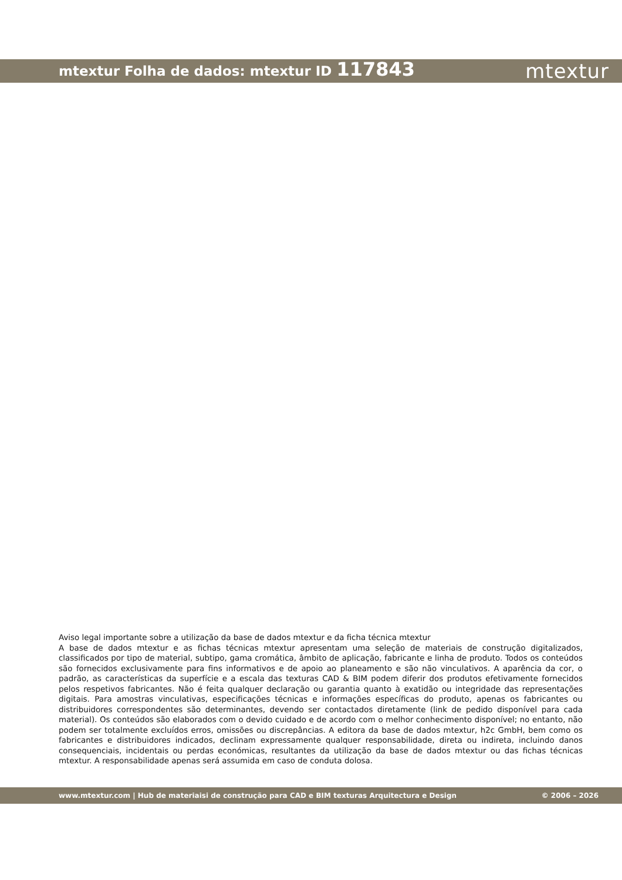mtextur Folha de dados: mtextur ID 117843
mtextur
Aviso legal importante sobre a utilização da base de dados mtextur e da ficha técnica mtextur
A base de dados mtextur e as fichas técnicas mtextur apresentam uma seleção de materiais de construção digitalizados, classificados por tipo de material, subtipo, gama cromática, âmbito de aplicação, fabricante e linha de produto. Todos os conteúdos são fornecidos exclusivamente para fins informativos e de apoio ao planeamento e são não vinculativos. A aparência da cor, o padrão, as características da superfície e a escala das texturas CAD & BIM podem diferir dos produtos efetivamente fornecidos pelos respetivos fabricantes. Não é feita qualquer declaração ou garantia quanto à exatidão ou integridade das representações digitais. Para amostras vinculativas, especificações técnicas e informações específicas do produto, apenas os fabricantes ou distribuidores correspondentes são determinantes, devendo ser contactados diretamente (link de pedido disponível para cada material). Os conteúdos são elaborados com o devido cuidado e de acordo com o melhor conhecimento disponível; no entanto, não podem ser totalmente excluídos erros, omissões ou discrepâncias. A editora da base de dados mtextur, h2c GmbH, bem como os fabricantes e distribuidores indicados, declinam expressamente qualquer responsabilidade, direta ou indireta, incluindo danos consequenciais, incidentais ou perdas económicas, resultantes da utilização da base de dados mtextur ou das fichas técnicas mtextur. A responsabilidade apenas será assumida em caso de conduta dolosa.
www.mtextur.com | Hub de materiaisi de construção para CAD e BIM texturas Arquitectura e Design © 2006 – 2026